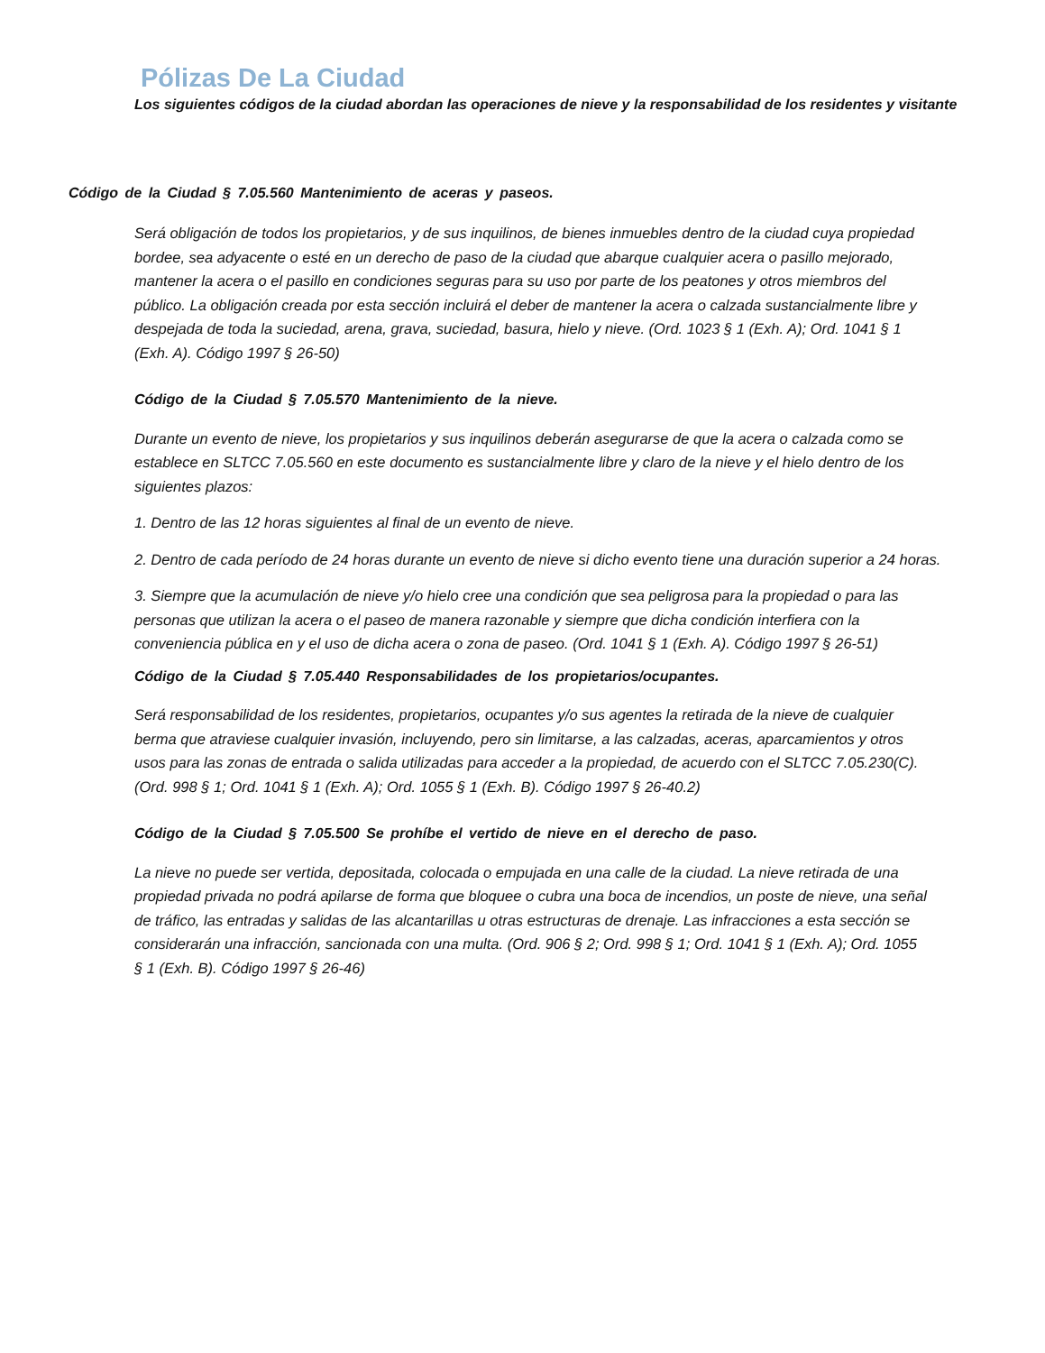Pólizas De La Ciudad
Los siguientes códigos de la ciudad abordan las operaciones de nieve y la responsabilidad de los residentes y visitante
Código de la Ciudad § 7.05.560 Mantenimiento de aceras y paseos.
Será obligación de todos los propietarios, y de sus inquilinos, de bienes inmuebles dentro de la ciudad cuya propiedad bordee, sea adyacente o esté en un derecho de paso de la ciudad que abarque cualquier acera o pasillo mejorado, mantener la acera o el pasillo en condiciones seguras para su uso por parte de los peatones y otros miembros del público. La obligación creada por esta sección incluirá el deber de mantener la acera o calzada sustancialmente libre y despejada de toda la suciedad, arena, grava, suciedad, basura, hielo y nieve. (Ord. 1023 § 1 (Exh. A); Ord. 1041 § 1 (Exh. A). Código 1997 § 26-50)
Código de la Ciudad § 7.05.570 Mantenimiento de la nieve.
Durante un evento de nieve, los propietarios y sus inquilinos deberán asegurarse de que la acera o calzada como se establece en SLTCC 7.05.560 en este documento es sustancialmente libre y claro de la nieve y el hielo dentro de los siguientes plazos:
1. Dentro de las 12 horas siguientes al final de un evento de nieve.
2. Dentro de cada período de 24 horas durante un evento de nieve si dicho evento tiene una duración superior a 24 horas.
3. Siempre que la acumulación de nieve y/o hielo cree una condición que sea peligrosa para la propiedad o para las personas que utilizan la acera o el paseo de manera razonable y siempre que dicha condición interfiera con la conveniencia pública en y el uso de dicha acera o zona de paseo. (Ord. 1041 § 1 (Exh. A). Código 1997 § 26-51)
Código de la Ciudad § 7.05.440 Responsabilidades de los propietarios/ocupantes.
Será responsabilidad de los residentes, propietarios, ocupantes y/o sus agentes la retirada de la nieve de cualquier berma que atraviese cualquier invasión, incluyendo, pero sin limitarse, a las calzadas, aceras, aparcamientos y otros usos para las zonas de entrada o salida utilizadas para acceder a la propiedad, de acuerdo con el SLTCC 7.05.230(C). (Ord. 998 § 1; Ord. 1041 § 1 (Exh. A); Ord. 1055 § 1 (Exh. B). Código 1997 § 26-40.2)
Código de la Ciudad § 7.05.500 Se prohíbe el vertido de nieve en el derecho de paso.
La nieve no puede ser vertida, depositada, colocada o empujada en una calle de la ciudad. La nieve retirada de una propiedad privada no podrá apilarse de forma que bloquee o cubra una boca de incendios, un poste de nieve, una señal de tráfico, las entradas y salidas de las alcantarillas u otras estructuras de drenaje. Las infracciones a esta sección se considerarán una infracción, sancionada con una multa. (Ord. 906 § 2; Ord. 998 § 1; Ord. 1041 § 1 (Exh. A); Ord. 1055 § 1 (Exh. B). Código 1997 § 26-46)